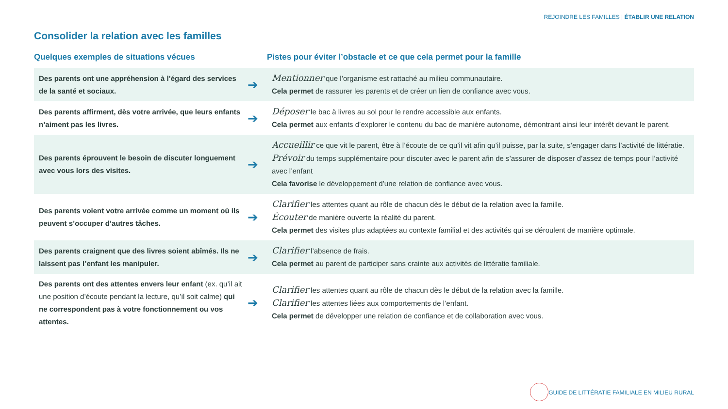REJOINDRE LES FAMILLES | ÉTABLIR UNE RELATION
Consolider la relation avec les familles
| Quelques exemples de situations vécues | | Pistes pour éviter l’obstacle et ce que cela permet pour la famille |
| --- | --- | --- |
| Des parents ont une appréhension à l’égard des services de la santé et sociaux. | ➔ | Mentionner que l’organisme est rattaché au milieu communautaire. Cela permet de rassurer les parents et de créer un lien de confiance avec vous. |
| Des parents affirment, dès votre arrivée, que leurs enfants n’aiment pas les livres. | ➔ | Déposer le bac à livres au sol pour le rendre accessible aux enfants. Cela permet aux enfants d’explorer le contenu du bac de manière autonome, démontrant ainsi leur intérêt devant le parent. |
| Des parents éprouvent le besoin de discuter longuement avec vous lors des visites. | ➔ | Accueillir ce que vit le parent, être à l’écoute de ce qu’il vit afin qu’il puisse, par la suite, s’engager dans l’activité de littératie. Prévoir du temps supplémentaire pour discuter avec le parent afin de s’assurer de disposer d’assez de temps pour l’activité avec l’enfant Cela favorise le développement d’une relation de confiance avec vous. |
| Des parents voient votre arrivée comme un moment où ils peuvent s’occuper d’autres tâches. | ➔ | Clarifier les attentes quant au rôle de chacun dès le début de la relation avec la famille. Écouter de manière ouverte la réalité du parent. Cela permet des visites plus adaptées au contexte familial et des activités qui se déroulent de manière optimale. |
| Des parents craignent que des livres soient abîmés. Ils ne laissent pas l’enfant les manipuler. | ➔ | Clarifier l’absence de frais. Cela permet au parent de participer sans crainte aux activités de littératie familiale. |
| Des parents ont des attentes envers leur enfant (ex. qu’il ait une position d’écoute pendant la lecture, qu’il soit calme) qui ne correspondent pas à votre fonctionnement ou vos attentes. | ➔ | Clarifier les attentes quant au rôle de chacun dès le début de la relation avec la famille. Clarifier les attentes liées aux comportements de l’enfant. Cela permet de développer une relation de confiance et de collaboration avec vous. |
GUIDE DE LITTÉRATIE FAMILIALE EN MILIEU RURAL